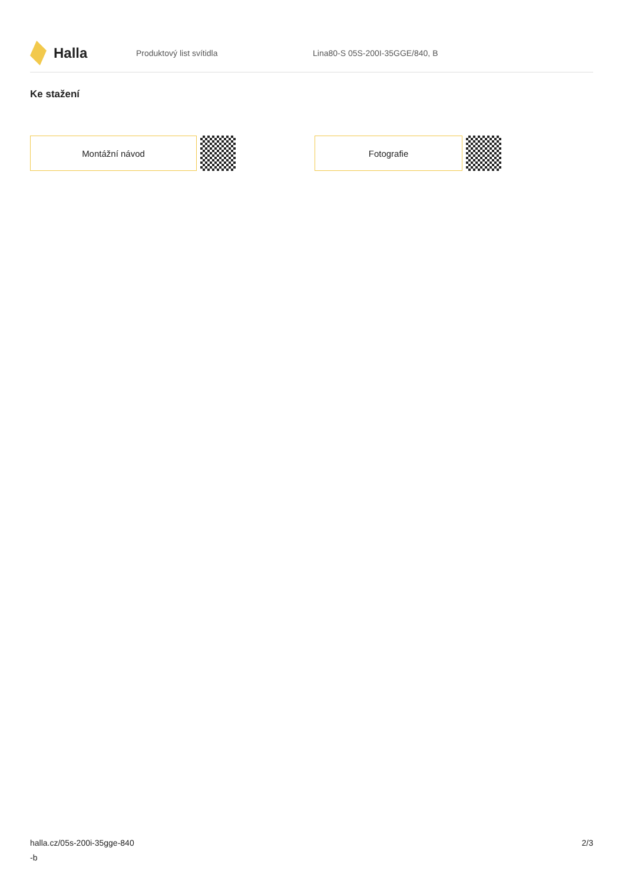Halla
Produktový list svítidla Lina80-S 05S-200I-35GGE/840, B
Ke stažení
Montážní návod Fotografie
halla.cz/05s-200i-35gge-840
-b
2/3